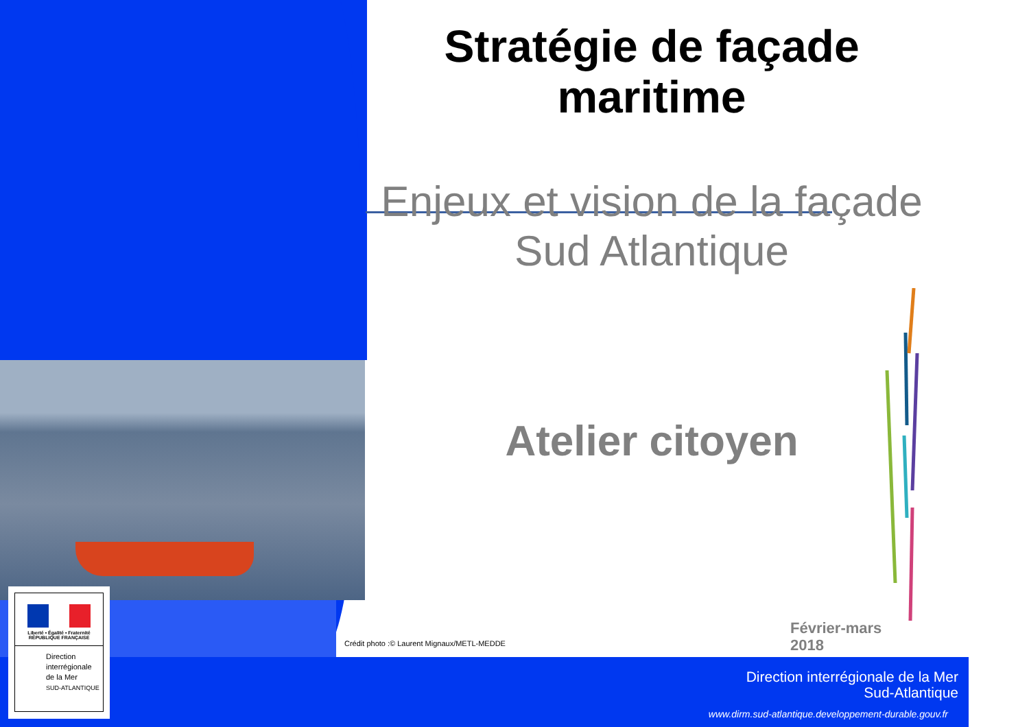Stratégie de façade
maritime
Enjeux et vision de la façade
Sud Atlantique
Atelier citoyen
Crédit photo :© Laurent Mignaux/METL-MEDDE
Février-mars
2018
Direction interrégionale de la Mer
Sud-Atlantique
www.dirm.sud-atlantique.developpement-durable.gouv.fr
Liberté • Égalité • Fraternité
RÉPUBLIQUE FRANÇAISE
Direction
interrégionale
de la Mer
SUD-ATLANTIQUE